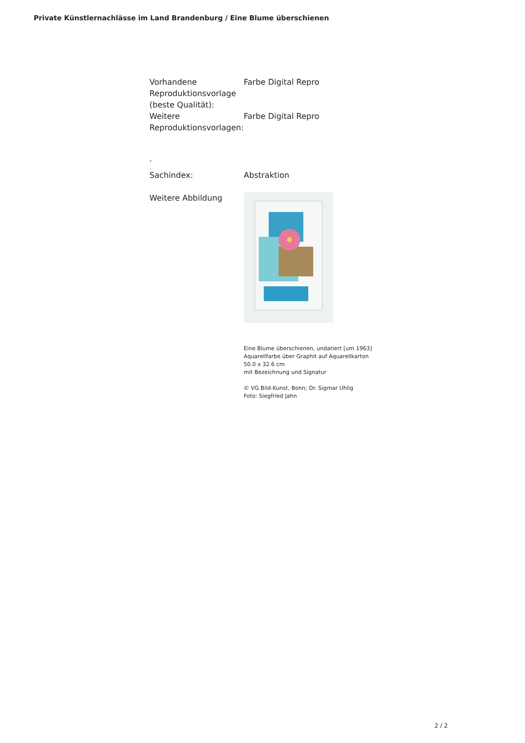Private Künstlernachlässe im Land Brandenburg / Eine Blume überschienen
| Vorhandene Reproduktionsvorlage (beste Qualität): | Farbe Digital Repro |
| Weitere Reproduktionsvorlagen: | Farbe Digital Repro |
| . | |
| Sachindex: | Abstraktion |
| Weitere Abbildung | Eine Blume überschienen, undatiert [um 1963] Aquarellfarbe über Graphit auf Aquarellkarton 50.0 x 32.6 cm mit Bezeichnung und Signatur © VG Bild-Kunst, Bonn; Dr. Sigmar Uhlig Foto: Siegfried Jahn |
2 / 2